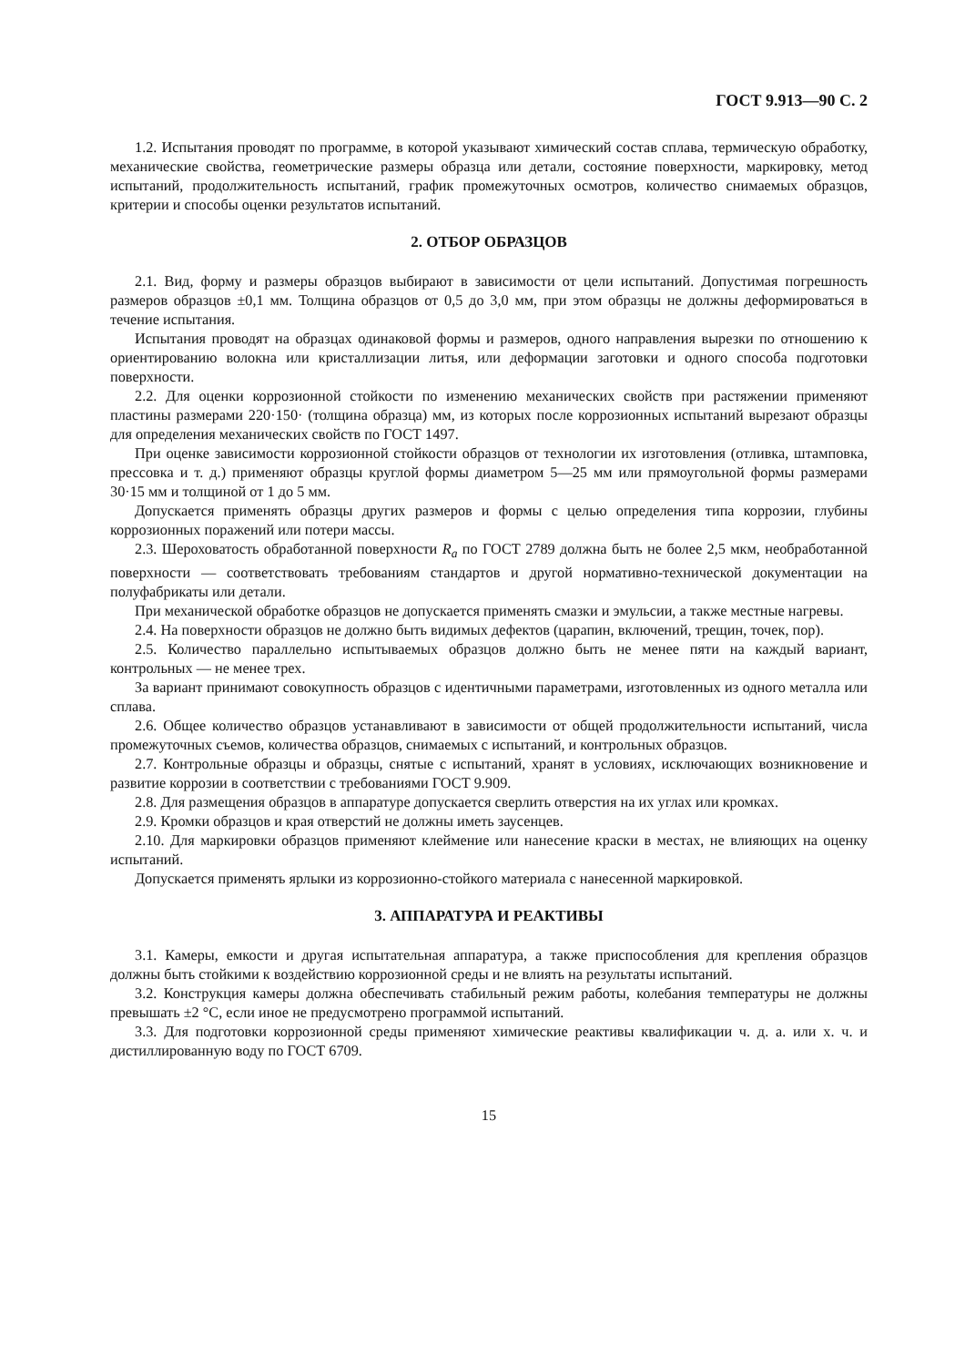ГОСТ 9.913—90 С. 2
1.2. Испытания проводят по программе, в которой указывают химический состав сплава, термическую обработку, механические свойства, геометрические размеры образца или детали, состояние поверхности, маркировку, метод испытаний, продолжительность испытаний, график промежуточных осмотров, количество снимаемых образцов, критерии и способы оценки результатов испытаний.
2. ОТБОР ОБРАЗЦОВ
2.1. Вид, форму и размеры образцов выбирают в зависимости от цели испытаний. Допустимая погрешность размеров образцов ±0,1 мм. Толщина образцов от 0,5 до 3,0 мм, при этом образцы не должны деформироваться в течение испытания.
Испытания проводят на образцах одинаковой формы и размеров, одного направления вырезки по отношению к ориентированию волокна или кристаллизации литья, или деформации заготовки и одного способа подготовки поверхности.
2.2. Для оценки коррозионной стойкости по изменению механических свойств при растяжении применяют пластины размерами 220·150· (толщина образца) мм, из которых после коррозионных испытаний вырезают образцы для определения механических свойств по ГОСТ 1497.
При оценке зависимости коррозионной стойкости образцов от технологии их изготовления (отливка, штамповка, прессовка и т. д.) применяют образцы круглой формы диаметром 5—25 мм или прямоугольной формы размерами 30·15 мм и толщиной от 1 до 5 мм.
Допускается применять образцы других размеров и формы с целью определения типа коррозии, глубины коррозионных поражений или потери массы.
2.3. Шероховатость обработанной поверхности R<sub>a</sub> по ГОСТ 2789 должна быть не более 2,5 мкм, необработанной поверхности — соответствовать требованиям стандартов и другой нормативно-технической документации на полуфабрикаты или детали.
При механической обработке образцов не допускается применять смазки и эмульсии, а также местные нагревы.
2.4. На поверхности образцов не должно быть видимых дефектов (царапин, включений, трещин, точек, пор).
2.5. Количество параллельно испытываемых образцов должно быть не менее пяти на каждый вариант, контрольных — не менее трех.
За вариант принимают совокупность образцов с идентичными параметрами, изготовленных из одного металла или сплава.
2.6. Общее количество образцов устанавливают в зависимости от общей продолжительности испытаний, числа промежуточных съемов, количества образцов, снимаемых с испытаний, и контрольных образцов.
2.7. Контрольные образцы и образцы, снятые с испытаний, хранят в условиях, исключающих возникновение и развитие коррозии в соответствии с требованиями ГОСТ 9.909.
2.8. Для размещения образцов в аппаратуре допускается сверлить отверстия на их углах или кромках.
2.9. Кромки образцов и края отверстий не должны иметь заусенцев.
2.10. Для маркировки образцов применяют клеймение или нанесение краски в местах, не влияющих на оценку испытаний.
Допускается применять ярлыки из коррозионно-стойкого материала с нанесенной маркировкой.
3. АППАРАТУРА И РЕАКТИВЫ
3.1. Камеры, емкости и другая испытательная аппаратура, а также приспособления для крепления образцов должны быть стойкими к воздействию коррозионной среды и не влиять на результаты испытаний.
3.2. Конструкция камеры должна обеспечивать стабильный режим работы, колебания температуры не должны превышать ±2 °С, если иное не предусмотрено программой испытаний.
3.3. Для подготовки коррозионной среды применяют химические реактивы квалификации ч. д. а. или х. ч. и дистиллированную воду по ГОСТ 6709.
15